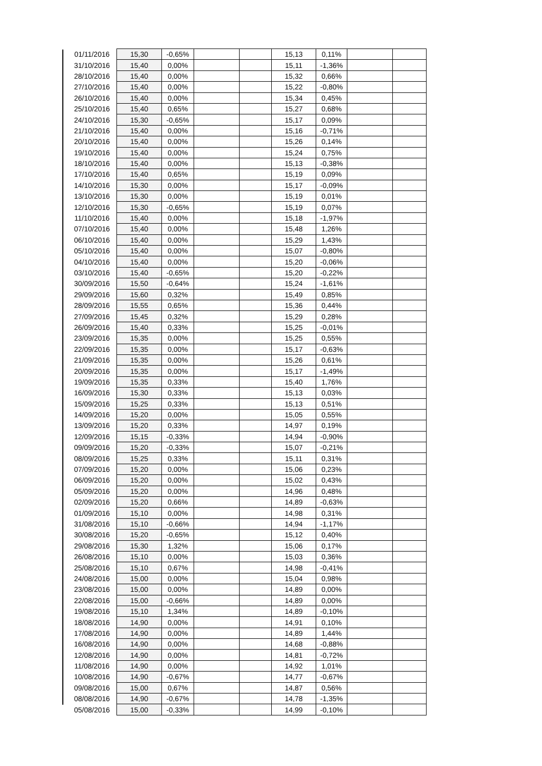| 01/11/2016 | 15,30 | -0,65% | | | 15,13 | 0,11% | | |
| 31/10/2016 | 15,40 | 0,00% | | | 15,11 | -1,36% | | |
| 28/10/2016 | 15,40 | 0,00% | | | 15,32 | 0,66% | | |
| 27/10/2016 | 15,40 | 0,00% | | | 15,22 | -0,80% | | |
| 26/10/2016 | 15,40 | 0,00% | | | 15,34 | 0,45% | | |
| 25/10/2016 | 15,40 | 0,65% | | | 15,27 | 0,68% | | |
| 24/10/2016 | 15,30 | -0,65% | | | 15,17 | 0,09% | | |
| 21/10/2016 | 15,40 | 0,00% | | | 15,16 | -0,71% | | |
| 20/10/2016 | 15,40 | 0,00% | | | 15,26 | 0,14% | | |
| 19/10/2016 | 15,40 | 0,00% | | | 15,24 | 0,75% | | |
| 18/10/2016 | 15,40 | 0,00% | | | 15,13 | -0,38% | | |
| 17/10/2016 | 15,40 | 0,65% | | | 15,19 | 0,09% | | |
| 14/10/2016 | 15,30 | 0,00% | | | 15,17 | -0,09% | | |
| 13/10/2016 | 15,30 | 0,00% | | | 15,19 | 0,01% | | |
| 12/10/2016 | 15,30 | -0,65% | | | 15,19 | 0,07% | | |
| 11/10/2016 | 15,40 | 0,00% | | | 15,18 | -1,97% | | |
| 07/10/2016 | 15,40 | 0,00% | | | 15,48 | 1,26% | | |
| 06/10/2016 | 15,40 | 0,00% | | | 15,29 | 1,43% | | |
| 05/10/2016 | 15,40 | 0,00% | | | 15,07 | -0,80% | | |
| 04/10/2016 | 15,40 | 0,00% | | | 15,20 | -0,06% | | |
| 03/10/2016 | 15,40 | -0,65% | | | 15,20 | -0,22% | | |
| 30/09/2016 | 15,50 | -0,64% | | | 15,24 | -1,61% | | |
| 29/09/2016 | 15,60 | 0,32% | | | 15,49 | 0,85% | | |
| 28/09/2016 | 15,55 | 0,65% | | | 15,36 | 0,44% | | |
| 27/09/2016 | 15,45 | 0,32% | | | 15,29 | 0,28% | | |
| 26/09/2016 | 15,40 | 0,33% | | | 15,25 | -0,01% | | |
| 23/09/2016 | 15,35 | 0,00% | | | 15,25 | 0,55% | | |
| 22/09/2016 | 15,35 | 0,00% | | | 15,17 | -0,63% | | |
| 21/09/2016 | 15,35 | 0,00% | | | 15,26 | 0,61% | | |
| 20/09/2016 | 15,35 | 0,00% | | | 15,17 | -1,49% | | |
| 19/09/2016 | 15,35 | 0,33% | | | 15,40 | 1,76% | | |
| 16/09/2016 | 15,30 | 0,33% | | | 15,13 | 0,03% | | |
| 15/09/2016 | 15,25 | 0,33% | | | 15,13 | 0,51% | | |
| 14/09/2016 | 15,20 | 0,00% | | | 15,05 | 0,55% | | |
| 13/09/2016 | 15,20 | 0,33% | | | 14,97 | 0,19% | | |
| 12/09/2016 | 15,15 | -0,33% | | | 14,94 | -0,90% | | |
| 09/09/2016 | 15,20 | -0,33% | | | 15,07 | -0,21% | | |
| 08/09/2016 | 15,25 | 0,33% | | | 15,11 | 0,31% | | |
| 07/09/2016 | 15,20 | 0,00% | | | 15,06 | 0,23% | | |
| 06/09/2016 | 15,20 | 0,00% | | | 15,02 | 0,43% | | |
| 05/09/2016 | 15,20 | 0,00% | | | 14,96 | 0,48% | | |
| 02/09/2016 | 15,20 | 0,66% | | | 14,89 | -0,63% | | |
| 01/09/2016 | 15,10 | 0,00% | | | 14,98 | 0,31% | | |
| 31/08/2016 | 15,10 | -0,66% | | | 14,94 | -1,17% | | |
| 30/08/2016 | 15,20 | -0,65% | | | 15,12 | 0,40% | | |
| 29/08/2016 | 15,30 | 1,32% | | | 15,06 | 0,17% | | |
| 26/08/2016 | 15,10 | 0,00% | | | 15,03 | 0,36% | | |
| 25/08/2016 | 15,10 | 0,67% | | | 14,98 | -0,41% | | |
| 24/08/2016 | 15,00 | 0,00% | | | 15,04 | 0,98% | | |
| 23/08/2016 | 15,00 | 0,00% | | | 14,89 | 0,00% | | |
| 22/08/2016 | 15,00 | -0,66% | | | 14,89 | 0,00% | | |
| 19/08/2016 | 15,10 | 1,34% | | | 14,89 | -0,10% | | |
| 18/08/2016 | 14,90 | 0,00% | | | 14,91 | 0,10% | | |
| 17/08/2016 | 14,90 | 0,00% | | | 14,89 | 1,44% | | |
| 16/08/2016 | 14,90 | 0,00% | | | 14,68 | -0,88% | | |
| 12/08/2016 | 14,90 | 0,00% | | | 14,81 | -0,72% | | |
| 11/08/2016 | 14,90 | 0,00% | | | 14,92 | 1,01% | | |
| 10/08/2016 | 14,90 | -0,67% | | | 14,77 | -0,67% | | |
| 09/08/2016 | 15,00 | 0,67% | | | 14,87 | 0,56% | | |
| 08/08/2016 | 14,90 | -0,67% | | | 14,78 | -1,35% | | |
| 05/08/2016 | 15,00 | -0,33% | | | 14,99 | -0,10% | | |